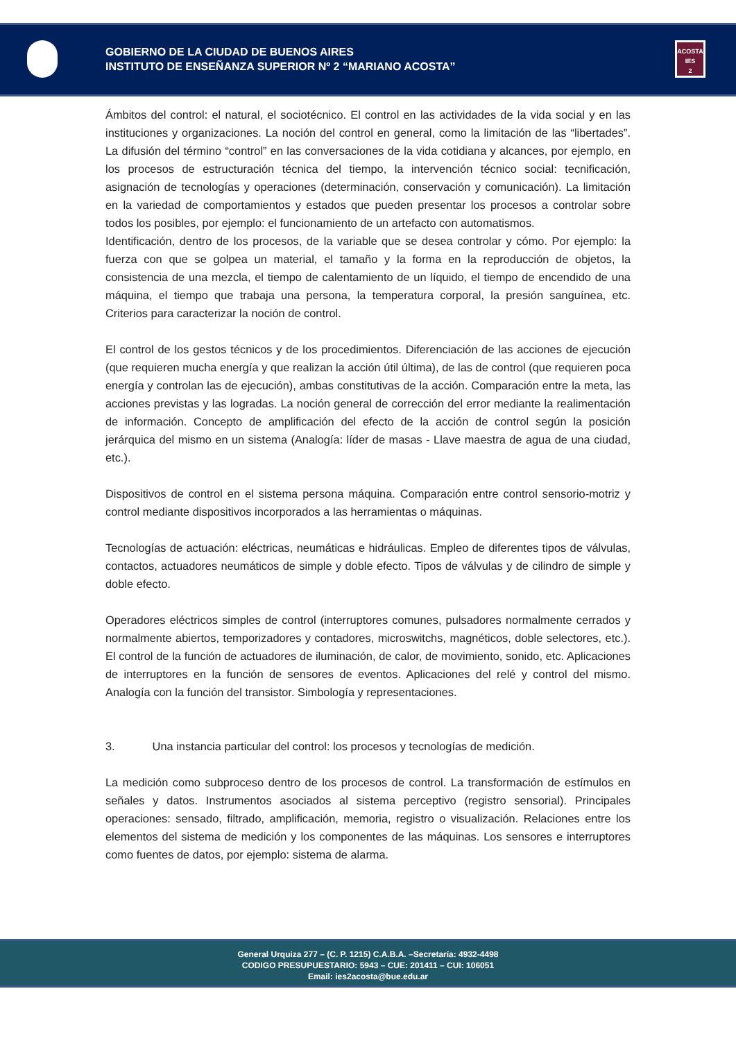ACOSTA
IES
2
GOBIERNO DE LA CIUDAD DE BUENOS AIRES
INSTITUTO DE ENSEÑANZA SUPERIOR Nº 2 “MARIANO ACOSTA”
Ámbitos del control: el natural, el sociotécnico. El control en las actividades de la vida social y en las instituciones y organizaciones. La noción del control en general, como la limitación de las “libertades”. La difusión del término “control” en las conversaciones de la vida cotidiana y alcances, por ejemplo, en los procesos de estructuración técnica del tiempo, la intervención técnico social: tecnificación, asignación de tecnologías y operaciones (determinación, conservación y comunicación). La limitación en la variedad de comportamientos y estados que pueden presentar los procesos a controlar sobre todos los posibles, por ejemplo: el funcionamiento de un artefacto con automatismos.
Identificación, dentro de los procesos, de la variable que se desea controlar y cómo. Por ejemplo: la fuerza con que se golpea un material, el tamaño y la forma en la reproducción de objetos, la consistencia de una mezcla, el tiempo de calentamiento de un líquido, el tiempo de encendido de una máquina, el tiempo que trabaja una persona, la temperatura corporal, la presión sanguínea, etc. Criterios para caracterizar la noción de control.
El control de los gestos técnicos y de los procedimientos. Diferenciación de las acciones de ejecución (que requieren mucha energía y que realizan la acción útil última), de las de control (que requieren poca energía y controlan las de ejecución), ambas constitutivas de la acción. Comparación entre la meta, las acciones previstas y las logradas. La noción general de corrección del error mediante la realimentación de información. Concepto de amplificación del efecto de la acción de control según la posición jerárquica del mismo en un sistema (Analogía: líder de masas - Llave maestra de agua de una ciudad, etc.).
Dispositivos de control en el sistema persona máquina. Comparación entre control sensorio-motriz y control mediante dispositivos incorporados a las herramientas o máquinas.
Tecnologías de actuación: eléctricas, neumáticas e hidráulicas. Empleo de diferentes tipos de válvulas, contactos, actuadores neumáticos de simple y doble efecto. Tipos de válvulas y de cilindro de simple y doble efecto.
Operadores eléctricos simples de control (interruptores comunes, pulsadores normalmente cerrados y normalmente abiertos, temporizadores y contadores, microswitchs, magnéticos, doble selectores, etc.). El control de la función de actuadores de iluminación, de calor, de movimiento, sonido, etc. Aplicaciones de interruptores en la función de sensores de eventos. Aplicaciones del relé y control del mismo. Analogía con la función del transistor. Simbología y representaciones.
3. Una instancia particular del control: los procesos y tecnologías de medición.
La medición como subproceso dentro de los procesos de control. La transformación de estímulos en señales y datos. Instrumentos asociados al sistema perceptivo (registro sensorial). Principales operaciones: sensado, filtrado, amplificación, memoria, registro o visualización. Relaciones entre los elementos del sistema de medición y los componentes de las máquinas. Los sensores e interruptores como fuentes de datos, por ejemplo: sistema de alarma.
General Urquiza 277 – (C. P. 1215) C.A.B.A. –Secretaría: 4932-4498
CODIGO PRESUPUESTARIO: 5943 – CUE: 201411 – CUI: 106051
Email: ies2acosta@bue.edu.ar